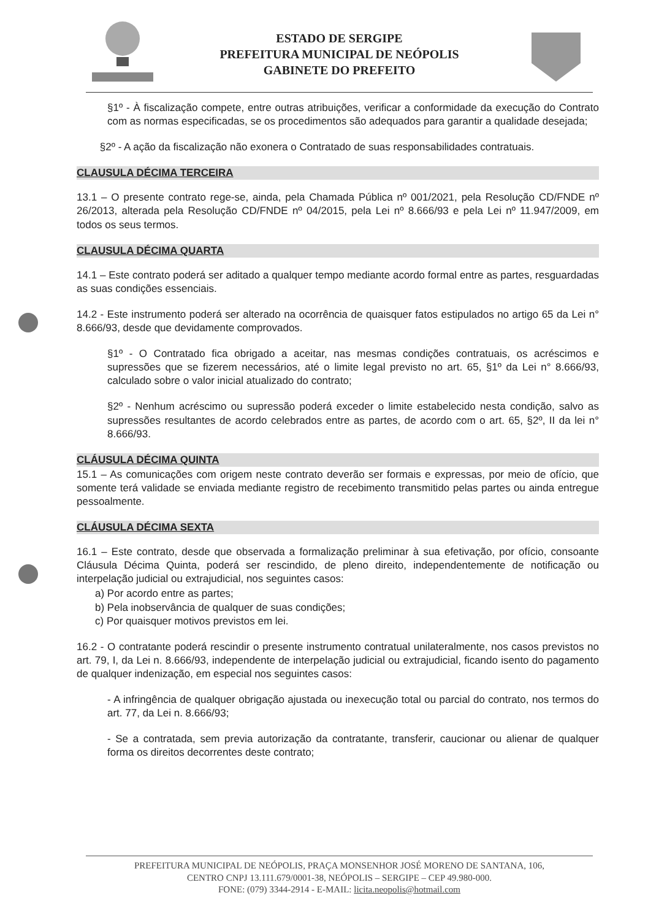ESTADO DE SERGIPE
PREFEITURA MUNICIPAL DE NEÓPOLIS
GABINETE DO PREFEITO
§1º - À fiscalização compete, entre outras atribuições, verificar a conformidade da execução do Contrato com as normas especificadas, se os procedimentos são adequados para garantir a qualidade desejada;
§2º - A ação da fiscalização não exonera o Contratado de suas responsabilidades contratuais.
CLAUSULA DÉCIMA TERCEIRA
13.1 – O presente contrato rege-se, ainda, pela Chamada Pública nº 001/2021, pela Resolução CD/FNDE nº 26/2013, alterada pela Resolução CD/FNDE nº 04/2015, pela Lei nº 8.666/93 e pela Lei nº 11.947/2009, em todos os seus termos.
CLAUSULA DÉCIMA QUARTA
14.1 – Este contrato poderá ser aditado a qualquer tempo mediante acordo formal entre as partes, resguardadas as suas condições essenciais.
14.2 - Este instrumento poderá ser alterado na ocorrência de quaisquer fatos estipulados no artigo 65 da Lei n° 8.666/93, desde que devidamente comprovados.
§1º - O Contratado fica obrigado a aceitar, nas mesmas condições contratuais, os acréscimos e supressões que se fizerem necessários, até o limite legal previsto no art. 65, §1º da Lei n° 8.666/93, calculado sobre o valor inicial atualizado do contrato;
§2º - Nenhum acréscimo ou supressão poderá exceder o limite estabelecido nesta condição, salvo as supressões resultantes de acordo celebrados entre as partes, de acordo com o art. 65, §2º, II da lei n° 8.666/93.
CLÁUSULA DÉCIMA QUINTA
15.1 – As comunicações com origem neste contrato deverão ser formais e expressas, por meio de ofício, que somente terá validade se enviada mediante registro de recebimento transmitido pelas partes ou ainda entregue pessoalmente.
CLÁUSULA DÉCIMA SEXTA
16.1 – Este contrato, desde que observada a formalização preliminar à sua efetivação, por ofício, consoante Cláusula Décima Quinta, poderá ser rescindido, de pleno direito, independentemente de notificação ou interpelação judicial ou extrajudicial, nos seguintes casos:
a) Por acordo entre as partes;
b) Pela inobservância de qualquer de suas condições;
c) Por quaisquer motivos previstos em lei.
16.2 - O contratante poderá rescindir o presente instrumento contratual unilateralmente, nos casos previstos no art. 79, I, da Lei n. 8.666/93, independente de interpelação judicial ou extrajudicial, ficando isento do pagamento de qualquer indenização, em especial nos seguintes casos:
- A infringência de qualquer obrigação ajustada ou inexecução total ou parcial do contrato, nos termos do art. 77, da Lei n. 8.666/93;
- Se a contratada, sem previa autorização da contratante, transferir, caucionar ou alienar de qualquer forma os direitos decorrentes deste contrato;
PREFEITURA MUNICIPAL DE NEÓPOLIS, PRAÇA MONSENHOR JOSÉ MORENO DE SANTANA, 106,
CENTRO CNPJ 13.111.679/0001-38, NEÓPOLIS – SERGIPE – CEP 49.980-000.
FONE: (079) 3344-2914 - E-MAIL: licita.neopolis@hotmail.com